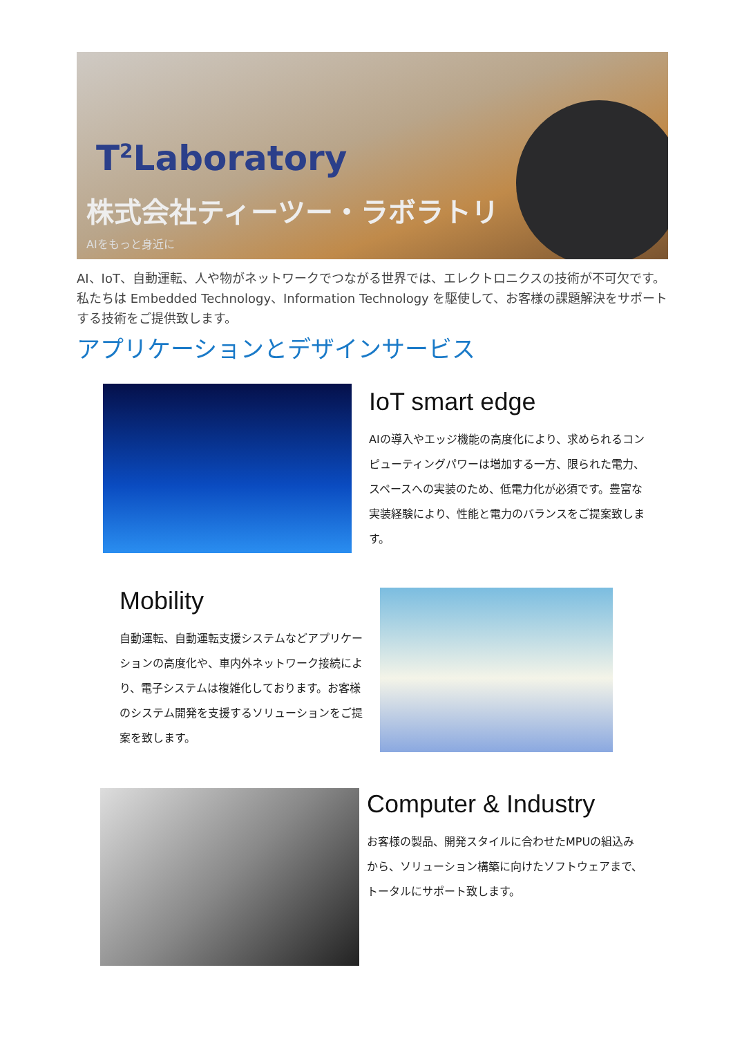T<sup>2</sup>Laboratory
株式会社ティーツー・ラボラトリ
AIをもっと身近に
AI、IoT、自動運転、人や物がネットワークでつながる世界では、エレクトロニクスの技術が不可欠です。私たちは Embedded Technology、Information Technology を駆使して、お客様の課題解決をサポートする技術をご提供致します。
アプリケーションとデザインサービス
IoT smart edge
AIの導入やエッジ機能の高度化により、求められるコンピューティングパワーは増加する一方、限られた電力、スペースへの実装のため、低電力化が必須です。豊富な実装経験により、性能と電力のバランスをご提案致します。
Mobility
自動運転、自動運転支援システムなどアプリケーションの高度化や、車内外ネットワーク接続により、電子システムは複雑化しております。お客様のシステム開発を支援するソリューションをご提案を致します。
Computer & Industry
お客様の製品、開発スタイルに合わせたMPUの組込みから、ソリューション構築に向けたソフトウェアまで、トータルにサポート致します。